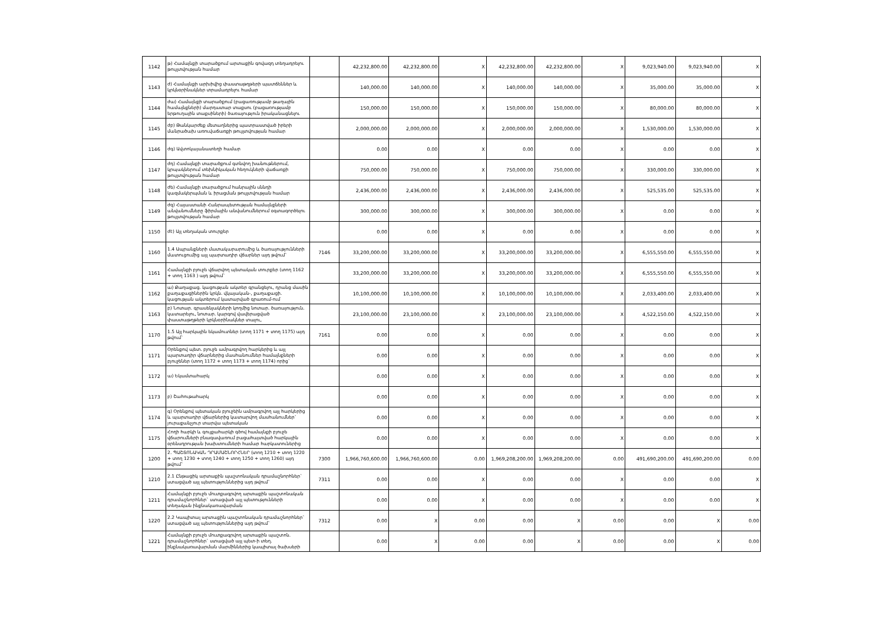| 1142 | թ) Համայնքի տարածքում արտաքին գովազդ տեղադրելու թույլտվության համար | | 42,232,800.00 | 42,232,800.00 | X | 42,232,800.00 | 42,232,800.00 | X | 9,023,940.00 | 9,023,940.00 | X |
| 1143 | ժ) Համայնքի արխիվից փաստաթղթերի պատճեններ և կրկնօրինակներ տրամադրելու համար | | 140,000.00 | 140,000.00 | X | 140,000.00 | 140,000.00 | X | 35,000.00 | 35,000.00 | X |
| 1144 | ժա) Համայնքի տարածքում (բացառությամբ թաղային համայնքների) մարդատար տաքսու (բացառությամբ երթուղային տաքսիների) ծառայություն իրականացնելու | | 150,000.00 | 150,000.00 | X | 150,000.00 | 150,000.00 | X | 80,000.00 | 80,000.00 | X |
| 1145 | ժբ) Թանկարժեք մետաղներից պատրաստված իրերի մանրածախ առուվաճառքի թույլտվության համար | | 2,000,000.00 | 2,000,000.00 | X | 2,000,000.00 | 2,000,000.00 | X | 1,530,000.00 | 1,530,000.00 | X |
| 1146 | ժգ) Ավտոկայանատեղի համար | | 0.00 | 0.00 | X | 0.00 | 0.00 | X | 0.00 | 0.00 | X |
| 1147 | ժդ) Համայնքի տարածքում գտնվող խանութներում, կրպակներում տեխնիկական հեղուկների վաճառքի թույլտվության համար | | 750,000.00 | 750,000.00 | X | 750,000.00 | 750,000.00 | X | 330,000.00 | 330,000.00 | X |
| 1148 | ժե) Համայնքի տարածքում հանրային սննդի կազմակերպման և իրացման թույլտվության համար | | 2,436,000.00 | 2,436,000.00 | X | 2,436,000.00 | 2,436,000.00 | X | 525,535.00 | 525,535.00 | X |
| 1149 | ժզ) Հայաստանի Հանրապետության համայնքների անվանումները ֆիրմային անվանումներում օգտագործելու թույլտվության համար | | 300,000.00 | 300,000.00 | X | 300,000.00 | 300,000.00 | X | 0.00 | 0.00 | X |
| 1150 | ժէ) Այլ տեղական տուրքեր | | 0.00 | 0.00 | X | 0.00 | 0.00 | X | 0.00 | 0.00 | X |
| 1160 | 1.4 Ապրանքների մատակարարումից և ծառայությունների մատուցումից այլ պարտադիր վճարներ այդ թվում` | 7146 | 33,200,000.00 | 33,200,000.00 | X | 33,200,000.00 | 33,200,000.00 | X | 6,555,550.00 | 6,555,550.00 | X |
| 1161 | Համայնքի բյուջե վճարվող պետական տուրքեր (տող 1162 + տող 1163 ) այդ թվում` | | 33,200,000.00 | 33,200,000.00 | X | 33,200,000.00 | 33,200,000.00 | X | 6,555,550.00 | 6,555,550.00 | X |
| 1162 | ա) Քաղաքաց. կացության ակտեր գրանցելու, դրանց մասին քաղաքացիներին կրկն. վկայական-, քաղաքացի. կացության ակտերում կատարված գրառում-ում | | 10,100,000.00 | 10,100,000.00 | X | 10,100,000.00 | 10,100,000.00 | X | 2,033,400.00 | 2,033,400.00 | X |
| 1163 | բ) Նոտար. գրասենյակների կողմից նոտար. ծառայություն. կատարելու, նոտար. կարգով վավերացված փաստաթղթերի կրկնօրինակներ տալու, | | 23,100,000.00 | 23,100,000.00 | X | 23,100,000.00 | 23,100,000.00 | X | 4,522,150.00 | 4,522,150.00 | X |
| 1170 | 1.5 Այլ հարկային եկամուտներ (տող 1171 + տող 1175) այդ թվում` | 7161 | 0.00 | 0.00 | X | 0.00 | 0.00 | X | 0.00 | 0.00 | X |
| 1171 | Օրենքով պետ. բյուջե ամրագրվող հարկերից և այլ պարտադիր վճարներից մասհանումներ համայնքների բյուջեներ (տող 1172 + տող 1173 + տող 1174) որից` | | 0.00 | 0.00 | X | 0.00 | 0.00 | X | 0.00 | 0.00 | X |
| 1172 | ա) Եկամտահարկ | | 0.00 | 0.00 | X | 0.00 | 0.00 | X | 0.00 | 0.00 | X |
| 1173 | բ) Շահութահարկ | | 0.00 | 0.00 | X | 0.00 | 0.00 | X | 0.00 | 0.00 | X |
| 1174 | գ) Օրենքով պետական բյուջեին ամրագրվող այլ հարկերից և պարտադիր վճարներից կատարվող մասհանումներ` յուրաքանչյուր տարվա պետական | | 0.00 | 0.00 | X | 0.00 | 0.00 | X | 0.00 | 0.00 | X |
| 1175 | Հողի հարկի և գույքահարկի գծով համայնքի բյուջե վճարումների բնագավառում բացահայտված հարկային օրենսդրության խախտումների համար հարկատուներից | | 0.00 | 0.00 | X | 0.00 | 0.00 | X | 0.00 | 0.00 | X |
| 1200 | 2. ՊԱՇՏՈՆԱԿԱՆ ԴՐԱՄԱՇՆՈՐՀՆԵՐ (տող 1210 + տող 1220 + տող 1230 + տող 1240 + տող 1250 + տող 1260) այդ թվում` | 7300 | 1,966,760,600.00 | 1,966,760,600.00 | 0.00 | 1,969,208,200.00 | 1,969,208,200.00 | 0.00 | 491,690,200.00 | 491,690,200.00 | 0.00 |
| 1210 | 2.1 Ընթացիկ արտաքին պաշտոնական դրամաշնորհներ` ստացված այլ պետություններից այդ թվում` | 7311 | 0.00 | 0.00 | X | 0.00 | 0.00 | X | 0.00 | 0.00 | X |
| 1211 | Համայնքի բյուջե մուտքագրվող արտաքին պաշտոնական դրամաշնորհներ` ստացված այլ պետությունների տեղական ինքնակառավարման | | 0.00 | 0.00 | X | 0.00 | 0.00 | X | 0.00 | 0.00 | X |
| 1220 | 2.2 Կապիտալ արտաքին պաշտոնական դրամաշնորհներ` ստացված այլ պետություններից այդ թվում` | 7312 | 0.00 | X | 0.00 | 0.00 | X | 0.00 | 0.00 | X | 0.00 |
| 1221 | Համայնքի բյուջե մուտքագրվող արտաքին պաշտոն. դրամաշնորհներ` ստացված այլ պետ-ի տեղ. ինքնակառավարման մարմիններից կապիտալ ծախսերի | | 0.00 | X | 0.00 | 0.00 | X | 0.00 | 0.00 | X | 0.00 |